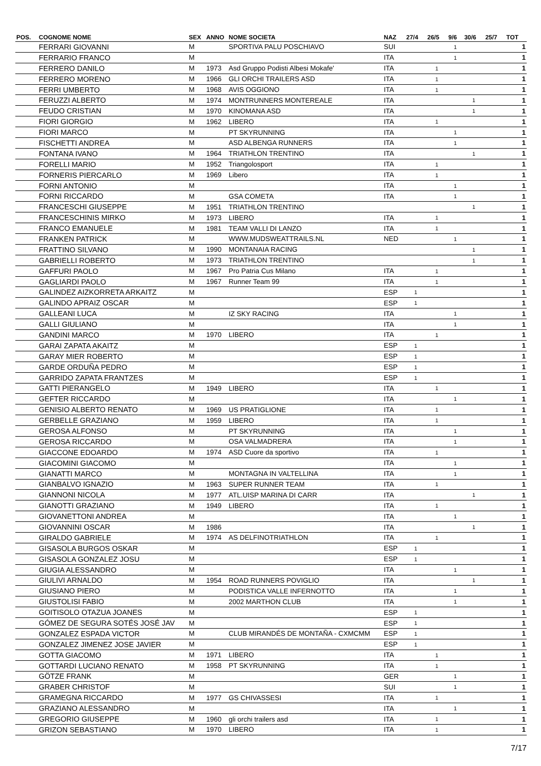| POS. | COGNOME NOME | SEX | ANNO | NOME SOCIETA | NAZ | 27/4 | 26/5 | 9/6 | 30/6 | 25/7 | TOT |
| --- | --- | --- | --- | --- | --- | --- | --- | --- | --- | --- | --- |
| | FERRARI GIOVANNI | M | | SPORTIVA PALU POSCHIAVO | SUI | | | 1 | | | 1 |
| | FERRARIO FRANCO | M | | | ITA | | | 1 | | | 1 |
| | FERRERO DANILO | M | 1973 | Asd Gruppo Podisti Albesi Mokafe' | ITA | | 1 | | | | 1 |
| | FERRERO MORENO | M | 1966 | GLI ORCHI TRAILERS ASD | ITA | | 1 | | | | 1 |
| | FERRI UMBERTO | M | 1968 | AVIS OGGIONO | ITA | | 1 | | | | 1 |
| | FERUZZI ALBERTO | M | 1974 | MONTRUNNERS MONTEREALE | ITA | | | | 1 | | 1 |
| | FEUDO CRISTIAN | M | 1970 | KINOMANA ASD | ITA | | | | 1 | | 1 |
| | FIORI GIORGIO | M | 1962 | LIBERO | ITA | | 1 | | | | 1 |
| | FIORI MARCO | M | | PT SKYRUNNING | ITA | | | 1 | | | 1 |
| | FISCHETTI ANDREA | M | | ASD ALBENGA RUNNERS | ITA | | | 1 | | | 1 |
| | FONTANA IVANO | M | 1964 | TRIATHLON TRENTINO | ITA | | | | 1 | | 1 |
| | FORELLI MARIO | M | 1952 | Triangolosport | ITA | | 1 | | | | 1 |
| | FORNERIS PIERCARLO | M | 1969 | Libero | ITA | | 1 | | | | 1 |
| | FORNI ANTONIO | M | | | ITA | | | 1 | | | 1 |
| | FORNI RICCARDO | M | | GSA COMETA | ITA | | | 1 | | | 1 |
| | FRANCESCHI GIUSEPPE | M | 1951 | TRIATHLON TRENTINO | | | | | 1 | | 1 |
| | FRANCESCHINIS MIRKO | M | 1973 | LIBERO | ITA | | 1 | | | | 1 |
| | FRANCO EMANUELE | M | 1981 | TEAM VALLI DI LANZO | ITA | | 1 | | | | 1 |
| | FRANKEN PATRICK | M | | WWW.MUDSWEATTRAILS.NL | NED | | | 1 | | | 1 |
| | FRATTINO SILVANO | M | 1990 | MONTANAIA RACING | | | | | 1 | | 1 |
| | GABRIELLI ROBERTO | M | 1973 | TRIATHLON TRENTINO | | | | | 1 | | 1 |
| | GAFFURI PAOLO | M | 1967 | Pro Patria Cus Milano | ITA | | 1 | | | | 1 |
| | GAGLIARDI PAOLO | M | 1967 | Runner Team 99 | ITA | | 1 | | | | 1 |
| | GALINDEZ AIZKORRETA ARKAITZ | M | | | ESP | 1 | | | | | 1 |
| | GALINDO APRAIZ OSCAR | M | | | ESP | 1 | | | | | 1 |
| | GALLEANI LUCA | M | | IZ SKY RACING | ITA | | | 1 | | | 1 |
| | GALLI GIULIANO | M | | | ITA | | | 1 | | | 1 |
| | GANDINI MARCO | M | 1970 | LIBERO | ITA | | 1 | | | | 1 |
| | GARAI ZAPATA AKAITZ | M | | | ESP | 1 | | | | | 1 |
| | GARAY MIER ROBERTO | M | | | ESP | 1 | | | | | 1 |
| | GARDE ORDUÑA PEDRO | M | | | ESP | 1 | | | | | 1 |
| | GARRIDO ZAPATA FRANTZES | M | | | ESP | 1 | | | | | 1 |
| | GATTI PIERANGELO | M | 1949 | LIBERO | ITA | | 1 | | | | 1 |
| | GEFTER RICCARDO | M | | | ITA | | | 1 | | | 1 |
| | GENISIO ALBERTO RENATO | M | 1969 | US PRATIGLIONE | ITA | | 1 | | | | 1 |
| | GERBELLE GRAZIANO | M | 1959 | LIBERO | ITA | | 1 | | | | 1 |
| | GEROSA ALFONSO | M | | PT SKYRUNNING | ITA | | | 1 | | | 1 |
| | GEROSA RICCARDO | M | | OSA VALMADRERA | ITA | | | 1 | | | 1 |
| | GIACCONE EDOARDO | M | 1974 | ASD Cuore da sportivo | ITA | | 1 | | | | 1 |
| | GIACOMINI GIACOMO | M | | | ITA | | | 1 | | | 1 |
| | GIANATTI MARCO | M | | MONTAGNA IN VALTELLINA | ITA | | | 1 | | | 1 |
| | GIANBALVO IGNAZIO | M | 1963 | SUPER RUNNER TEAM | ITA | | 1 | | | | 1 |
| | GIANNONI NICOLA | M | 1977 | ATL.UISP MARINA DI CARR | ITA | | | | 1 | | 1 |
| | GIANOTTI GRAZIANO | M | 1949 | LIBERO | ITA | | 1 | | | | 1 |
| | GIOVANETTONI ANDREA | M | | | ITA | | | 1 | | | 1 |
| | GIOVANNINI OSCAR | M | 1986 | | ITA | | | | 1 | | 1 |
| | GIRALDO GABRIELE | M | 1974 | AS DELFINOTRIATHLON | ITA | | 1 | | | | 1 |
| | GISASOLA BURGOS OSKAR | M | | | ESP | 1 | | | | | 1 |
| | GISASOLA GONZALEZ JOSU | M | | | ESP | 1 | | | | | 1 |
| | GIUGIA ALESSANDRO | M | | | ITA | | | 1 | | | 1 |
| | GIULIVI ARNALDO | M | 1954 | ROAD RUNNERS POVIGLIO | ITA | | | | 1 | | 1 |
| | GIUSIANO PIERO | M | | PODISTICA VALLE INFERNOTTO | ITA | | | 1 | | | 1 |
| | GIUSTOLISI FABIO | M | | 2002 MARTHON CLUB | ITA | | | 1 | | | 1 |
| | GOITISOLO OTAZUA JOANES | M | | | ESP | 1 | | | | | 1 |
| | GÓMEZ DE SEGURA SOTÉS JOSÉ JAV | M | | | ESP | 1 | | | | | 1 |
| | GONZALEZ ESPADA VICTOR | M | | CLUB MIRANDÉS DE MONTAÑA - CXMCMM | ESP | 1 | | | | | 1 |
| | GONZALEZ JIMENEZ JOSE JAVIER | M | | | ESP | 1 | | | | | 1 |
| | GOTTA GIACOMO | M | 1971 | LIBERO | ITA | | 1 | | | | 1 |
| | GOTTARDI LUCIANO RENATO | M | 1958 | PT SKYRUNNING | ITA | | 1 | | | | 1 |
| | GÖTZE FRANK | M | | | GER | | | 1 | | | 1 |
| | GRABER CHRISTOF | M | | | SUI | | | 1 | | | 1 |
| | GRAMEGNA RICCARDO | M | 1977 | GS CHIVASSESI | ITA | | 1 | | | | 1 |
| | GRAZIANO ALESSANDRO | M | | | ITA | | | 1 | | | 1 |
| | GREGORIO GIUSEPPE | M | 1960 | gli orchi trailers asd | ITA | | 1 | | | | 1 |
| | GRIZON SEBASTIANO | M | 1970 | LIBERO | ITA | | 1 | | | | 1 |
7/17